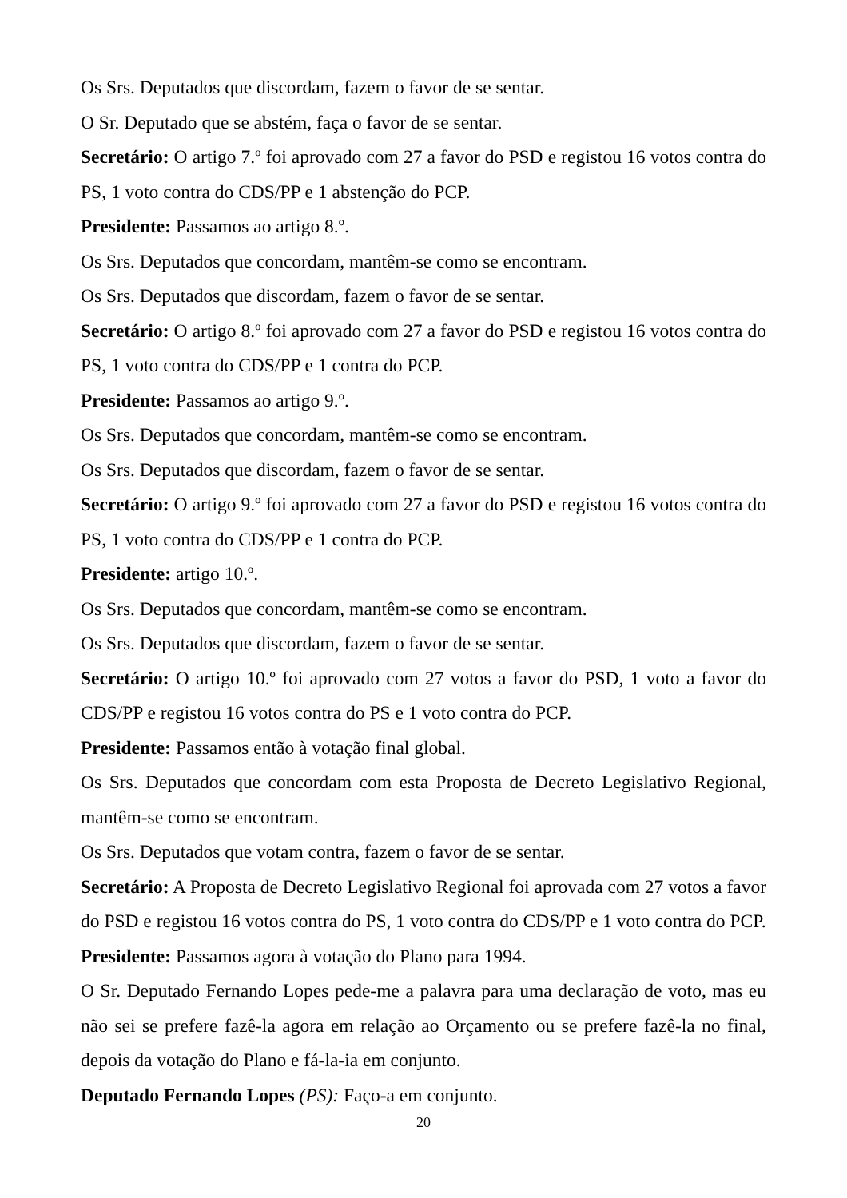Os Srs. Deputados que discordam, fazem o favor de se sentar.
O Sr. Deputado que se abstém, faça o favor de se sentar.
Secretário: O artigo 7.º foi aprovado com 27 a favor do PSD e registou 16 votos contra do PS, 1 voto contra do CDS/PP e 1 abstenção do PCP.
Presidente: Passamos ao artigo 8.º.
Os Srs. Deputados que concordam, mantêm-se como se encontram.
Os Srs. Deputados que discordam, fazem o favor de se sentar.
Secretário: O artigo 8.º foi aprovado com 27 a favor do PSD e registou 16 votos contra do PS, 1 voto contra do CDS/PP e 1 contra do PCP.
Presidente: Passamos ao artigo 9.º.
Os Srs. Deputados que concordam, mantêm-se como se encontram.
Os Srs. Deputados que discordam, fazem o favor de se sentar.
Secretário: O artigo 9.º foi aprovado com 27 a favor do PSD e registou 16 votos contra do PS, 1 voto contra do CDS/PP e 1 contra do PCP.
Presidente: artigo 10.º.
Os Srs. Deputados que concordam, mantêm-se como se encontram.
Os Srs. Deputados que discordam, fazem o favor de se sentar.
Secretário: O artigo 10.º foi aprovado com 27 votos a favor do PSD, 1 voto a favor do CDS/PP e registou 16 votos contra do PS e 1 voto contra do PCP.
Presidente: Passamos então à votação final global.
Os Srs. Deputados que concordam com esta Proposta de Decreto Legislativo Regional, mantêm-se como se encontram.
Os Srs. Deputados que votam contra, fazem o favor de se sentar.
Secretário: A Proposta de Decreto Legislativo Regional foi aprovada com 27 votos a favor do PSD e registou 16 votos contra do PS, 1 voto contra do CDS/PP e 1 voto contra do PCP.
Presidente: Passamos agora à votação do Plano para 1994.
O Sr. Deputado Fernando Lopes pede-me a palavra para uma declaração de voto, mas eu não sei se prefere fazê-la agora em relação ao Orçamento ou se prefere fazê-la no final, depois da votação do Plano e fá-la-ia em conjunto.
Deputado Fernando Lopes (PS): Faço-a em conjunto.
20